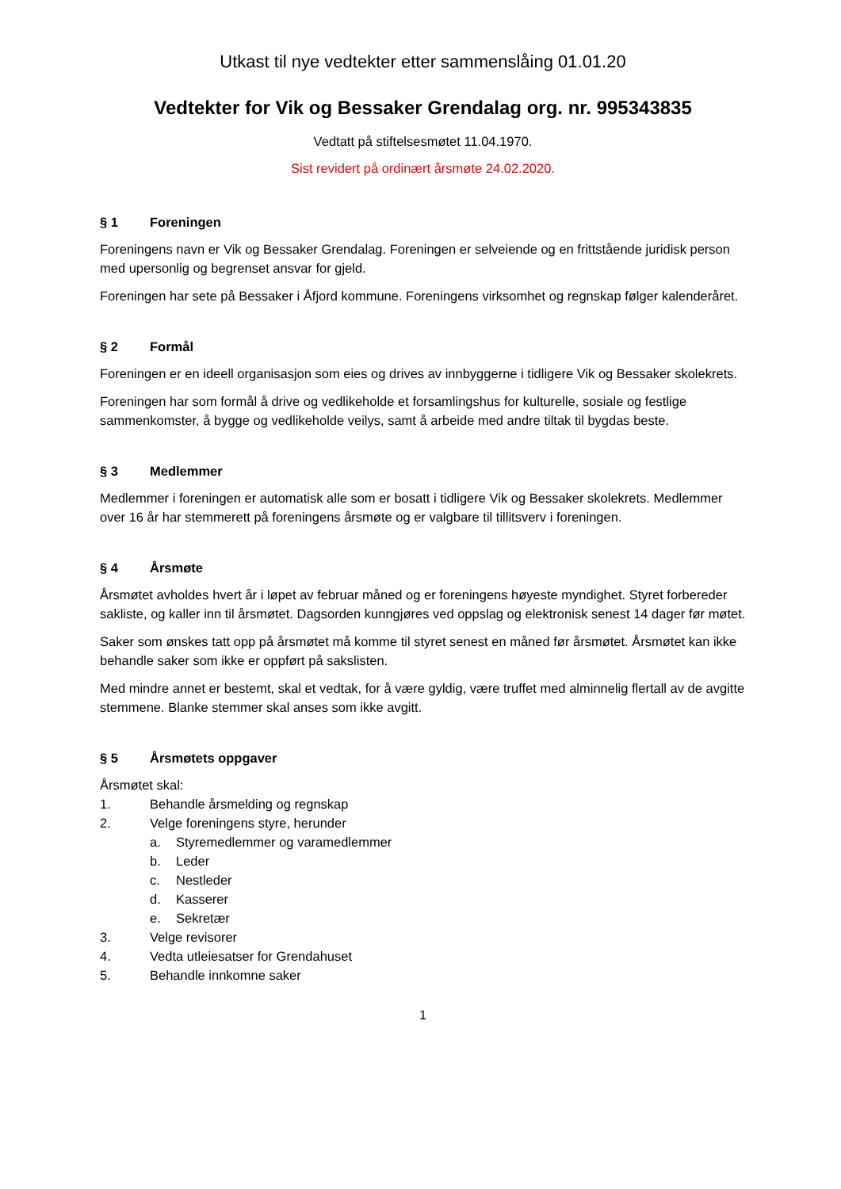Utkast til nye vedtekter etter sammenslåing 01.01.20
Vedtekter for Vik og Bessaker Grendalag org. nr. 995343835
Vedtatt på stiftelsesmøtet 11.04.1970.
Sist revidert på ordinært årsmøte 24.02.2020.
§ 1 Foreningen
Foreningens navn er Vik og Bessaker Grendalag. Foreningen er selveiende og en frittstående juridisk person med upersonlig og begrenset ansvar for gjeld.
Foreningen har sete på Bessaker i Åfjord kommune. Foreningens virksomhet og regnskap følger kalenderåret.
§ 2 Formål
Foreningen er en ideell organisasjon som eies og drives av innbyggerne i tidligere Vik og Bessaker skolekrets.
Foreningen har som formål å drive og vedlikeholde et forsamlingshus for kulturelle, sosiale og festlige sammenkomster, å bygge og vedlikeholde veilys, samt å arbeide med andre tiltak til bygdas beste.
§ 3 Medlemmer
Medlemmer i foreningen er automatisk alle som er bosatt i tidligere Vik og Bessaker skolekrets. Medlemmer over 16 år har stemmerett på foreningens årsmøte og er valgbare til tillitsverv i foreningen.
§ 4 Årsmøte
Årsmøtet avholdes hvert år i løpet av februar måned og er foreningens høyeste myndighet. Styret forbereder sakliste, og kaller inn til årsmøtet. Dagsorden kunngjøres ved oppslag og elektronisk senest 14 dager før møtet.
Saker som ønskes tatt opp på årsmøtet må komme til styret senest en måned før årsmøtet. Årsmøtet kan ikke behandle saker som ikke er oppført på sakslisten.
Med mindre annet er bestemt, skal et vedtak, for å være gyldig, være truffet med alminnelig flertall av de avgitte stemmene. Blanke stemmer skal anses som ikke avgitt.
§ 5 Årsmøtets oppgaver
Årsmøtet skal:
1. Behandle årsmelding og regnskap
2. Velge foreningens styre, herunder
a. Styremedlemmer og varamedlemmer
b. Leder
c. Nestleder
d. Kasserer
e. Sekretær
3. Velge revisorer
4. Vedta utleiesatser for Grendahuset
5. Behandle innkomne saker
1